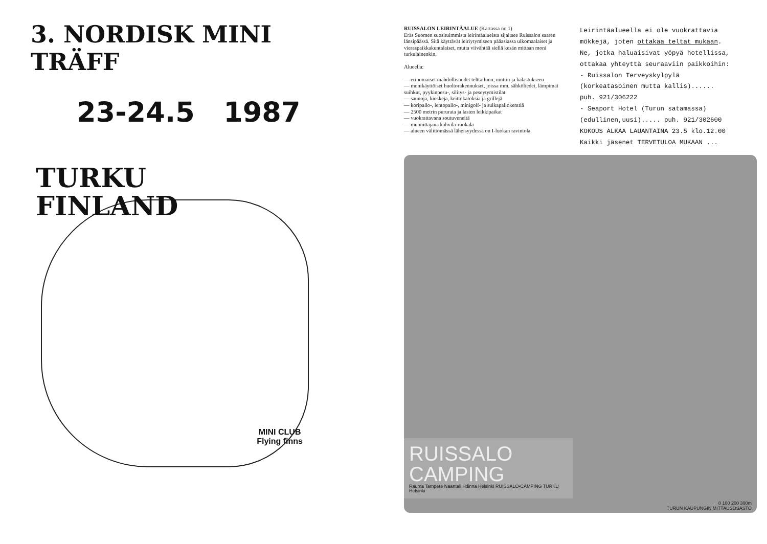3. NORDISK MINI TRÄFF
23-24.5 1987
TURKU
FINLAND
MINI CLUB
Flying finns
RUISSALON LEIRINTÄALUE (Kartassa no 1)
Eräs Suomen suosituimmista leirintäalueista sijaitsee Ruissalon saaren länsipäässä. Sitä käyttävät leiriytymiseen pääasiassa ulkomaalaiset ja vieraspaikkakuntalaiset, mutta viiväh­tää siellä kesän mittaan moni turkulainenkin.
Alueella:
— erinomaiset mahdollisuudet telttailuun, uintiin ja kalastukseen
— monikäyttöiset huoltorakennukset, joissa mm. sähköliedet, lämpimät suihkut, pyykinpesu-, silitys- ja peseytymistilat
— saunoja, kioskeja, keittokatoksia ja grillejä
— koripallo-, lentopallo-, minigolf- ja sulkapallokenttiä
— 2500 metrin pururata ja lasten leikkipaikat
— vuokrattavana soutuveneitä
— muonittajana kahvila-ruokala
— alueen välittömässä läheisyydessä on I-luokan ravintola.
Leirintäalueella ei ole vuokrattavia
mökkejä, joten ottakaa teltat mukaan.
Ne, jotka haluaisivat yöpyä hotellissa,
ottakaa yhteyttä seuraaviin paikkoihin:
- Ruissalon Terveyskylpylä
(korkeatasoinen mutta kallis)......
puh. 921/306222
- Seaport Hotel (Turun satamassa)
(edullinen,uusi)..... puh. 921/302600
KOKOUS ALKAA LAUANTAINA 23.5 klo.12.00
Kaikki jäsenet TERVETULOA MUKAAN ...
RUISSALO
CAMPING
Rauma Tampere Naantali H:linna Helsinki RUISSALO-CAMPING TURKU Helsinki
0 100 200 300m
TURUN KAUPUNGIN MITTAUSOSASTO